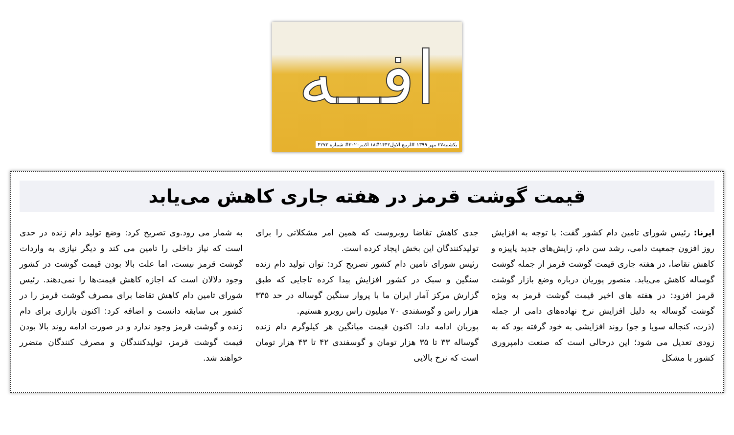افــه
یکشنبه۲۷ مهر ۱۳۹۹ #اربیع الاول۱۴۴۲#۱۸ اکتبر۲۰۲۰# شماره ۴۲۷۲
قیمت گوشت قرمز در هفته جاری کاهش می‌یابد
ایرنا: رئیس شورای تامین دام کشور گفت: با توجه به افزایش روز افزون جمعیت دامی، رشد سن دام، زایش‌های جدید پاییزه و کاهش تقاضا، در هفته جاری قیمت گوشت قرمز از جمله گوشت گوساله کاهش می‌یابد. منصور پوریان درباره وضع بازار گوشت قرمز افزود: در هفته های اخیر قیمت گوشت قرمز به ویژه گوشت گوساله به دلیل افزایش نرخ نهاده‌های دامی از جمله (ذرت، کنجاله سویا و جو) روند افزایشی به خود گرفته بود که به زودی تعدیل می شود؛ این درحالی است که صنعت دامپروری کشور با مشکل
جدی کاهش تقاضا روبروست که همین امر مشکلاتی را برای تولیدکنندگان این بخش ایجاد کرده است.
رئیس شورای تامین دام کشور تصریح کرد: توان تولید دام زنده سنگین و سبک در کشور افزایش پیدا کرده تاجایی که طبق گزارش مرکز آمار ایران ما با پروار سنگین گوساله در حد ۳۳۵ هزار راس و گوسفندی ۷۰ میلیون راس روبرو هستیم.
پوریان ادامه داد: اکنون قیمت میانگین هر کیلوگرم دام زنده گوساله ۳۳ تا ۳۵ هزار تومان و گوسفندی ۴۲ تا ۴۳ هزار تومان است که نرخ بالایی
به شمار می رود.وی تصریح کرد: وضع تولید دام زنده در حدی است که نیاز داخلی را تامین می کند و دیگر نیازی به واردات گوشت قرمز نیست، اما علت بالا بودن قیمت گوشت در کشور وجود دلالان است که اجازه کاهش قیمت‌ها را نمی‌دهند. رئیس شورای تامین دام کاهش تقاضا برای مصرف گوشت قرمز را در کشور بی سابقه دانست و اضافه کرد: اکنون بازاری برای دام زنده و گوشت قرمز وجود ندارد و در صورت ادامه روند بالا بودن قیمت گوشت قرمز، تولیدکنندگان و مصرف کنندگان متضرر خواهند شد.